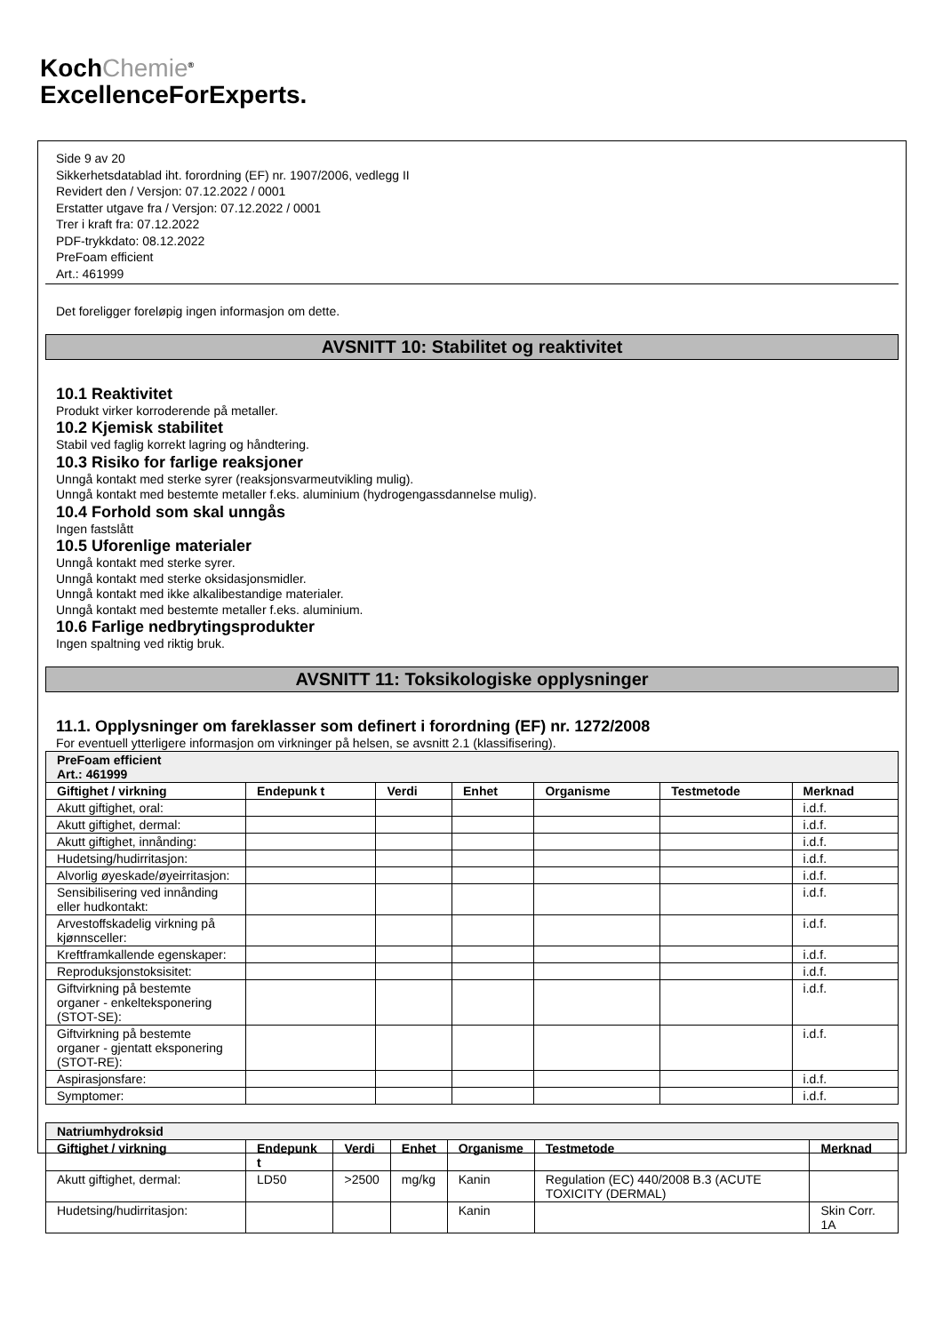KochChemie<sup>®</sup>
ExcellenceForExperts.
Side 9 av 20
Sikkerhetsdatablad iht. forordning (EF) nr. 1907/2006, vedlegg II
Revidert den / Versjon: 07.12.2022 / 0001
Erstatter utgave fra / Versjon: 07.12.2022 / 0001
Trer i kraft fra: 07.12.2022
PDF-trykkdato: 08.12.2022
PreFoam efficient
Art.: 461999
Det foreligger foreløpig ingen informasjon om dette.
AVSNITT 10: Stabilitet og reaktivitet
10.1 Reaktivitet
Produkt virker korroderende på metaller.
10.2 Kjemisk stabilitet
Stabil ved faglig korrekt lagring og håndtering.
10.3 Risiko for farlige reaksjoner
Unngå kontakt med sterke syrer (reaksjonsvarmeutvikling mulig).
Unngå kontakt med bestemte metaller f.eks. aluminium (hydrogengassdannelse mulig).
10.4 Forhold som skal unngås
Ingen fastslått
10.5 Uforenlige materialer
Unngå kontakt med sterke syrer.
Unngå kontakt med sterke oksidasjonsmidler.
Unngå kontakt med ikke alkalibestandige materialer.
Unngå kontakt med bestemte metaller f.eks. aluminium.
10.6 Farlige nedbrytingsprodukter
Ingen spaltning ved riktig bruk.
AVSNITT 11: Toksikologiske opplysninger
11.1. Opplysninger om fareklasser som definert i forordning (EF) nr. 1272/2008
For eventuell ytterligere informasjon om virkninger på helsen, se avsnitt 2.1 (klassifisering).
| PreFoam efficient Art.: 461999 | | | | | | |
| Giftighet / virkning | Endepunk t | Verdi | Enhet | Organisme | Testmetode | Merknad |
| Akutt giftighet, oral: | | | | | | i.d.f. |
| Akutt giftighet, dermal: | | | | | | i.d.f. |
| Akutt giftighet, innånding: | | | | | | i.d.f. |
| Hudetsing/hudirritasjon: | | | | | | i.d.f. |
| Alvorlig øyeskade/øyeirritasjon: | | | | | | i.d.f. |
| Sensibilisering ved innånding eller hudkontakt: | | | | | | i.d.f. |
| Arvestoffskadelig virkning på kjønnsceller: | | | | | | i.d.f. |
| Kreftframkallende egenskaper: | | | | | | i.d.f. |
| Reproduksjonstoksisitet: | | | | | | i.d.f. |
| Giftvirkning på bestemte organer - enkelteksponering (STOT-SE): | | | | | | i.d.f. |
| Giftvirkning på bestemte organer - gjentatt eksponering (STOT-RE): | | | | | | i.d.f. |
| Aspirasjonsfare: | | | | | | i.d.f. |
| Symptomer: | | | | | | i.d.f. |
| Natriumhydroksid | | | | | | |
| Giftighet / virkning | Endepunk t | Verdi | Enhet | Organisme | Testmetode | Merknad |
| Akutt giftighet, dermal: | LD50 | >2500 | mg/kg | Kanin | Regulation (EC) 440/2008 B.3 (ACUTE TOXICITY (DERMAL) | |
| Hudetsing/hudirritasjon: | | | | Kanin | | Skin Corr. 1A |